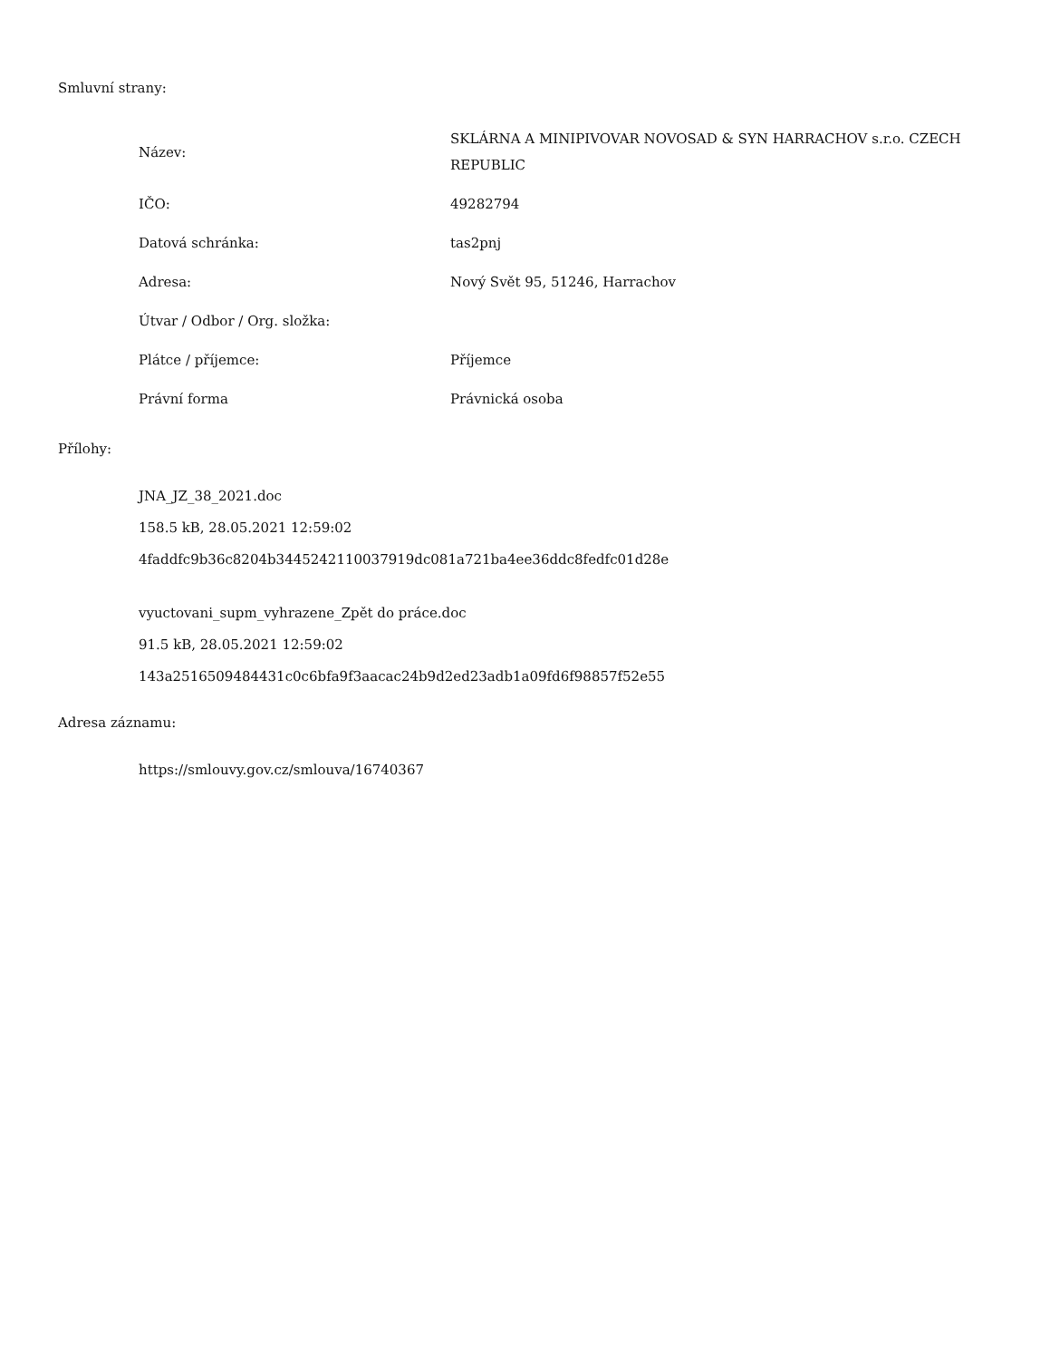Smluvní strany:
| Název: | SKLÁRNA A MINIPIVOVAR NOVOSAD & SYN HARRACHOV s.r.o. CZECH REPUBLIC |
| IČO: | 49282794 |
| Datová schránka: | tas2pnj |
| Adresa: | Nový Svět 95, 51246, Harrachov |
| Útvar / Odbor / Org. složka: | |
| Plátce / příjemce: | Příjemce |
| Právní forma | Právnická osoba |
Přílohy:
JNA_JZ_38_2021.doc
158.5 kB, 28.05.2021 12:59:02
4faddfc9b36c8204b3445242110037919dc081a721ba4ee36ddc8fedfc01d28e
vyuctovani_supm_vyhrazene_Zpět do práce.doc
91.5 kB, 28.05.2021 12:59:02
143a2516509484431c0c6bfa9f3aacac24b9d2ed23adb1a09fd6f98857f52e55
Adresa záznamu:
https://smlouvy.gov.cz/smlouva/16740367